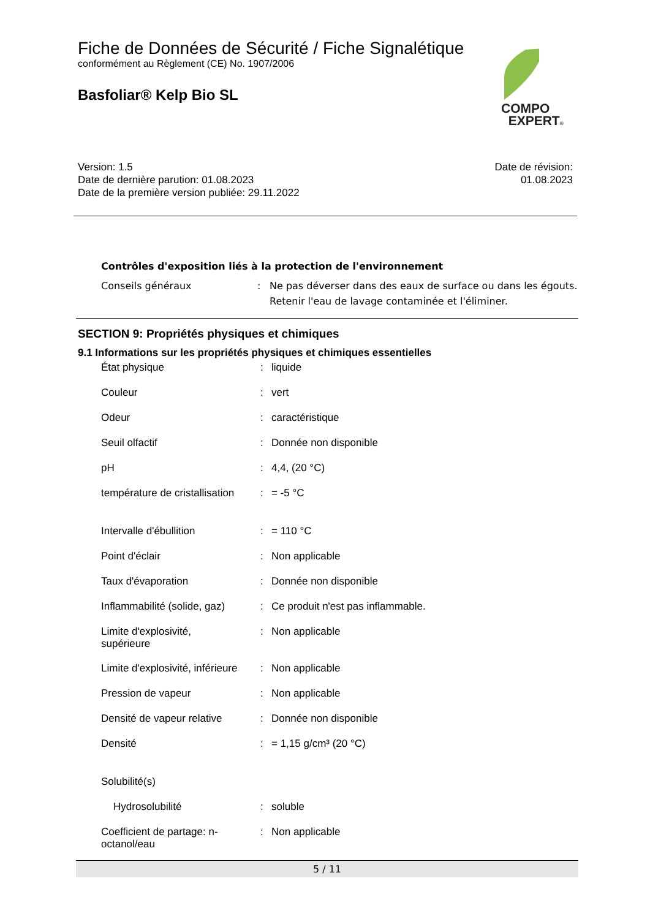Fiche de Données de Sécurité / Fiche Signalétique
conformément au Règlement (CE) No. 1907/2006
Basfoliar® Kelp Bio SL
COMPO
EXPERT®
Version: 1.5
Date de dernière parution: 01.08.2023
Date de la première version publiée: 29.11.2022
Date de révision:
01.08.2023
Contrôles d'exposition liés à la protection de l'environnement
| Conseils généraux | : | Ne pas déverser dans des eaux de surface ou dans les égouts. Retenir l'eau de lavage contaminée et l'éliminer. |
SECTION 9: Propriétés physiques et chimiques
9.1 Informations sur les propriétés physiques et chimiques essentielles
| État physique | : | liquide |
| Couleur | : | vert |
| Odeur | : | caractéristique |
| Seuil olfactif | : | Donnée non disponible |
| pH | : | 4,4, (20 °C) |
| température de cristallisation | : | = -5 °C |
| Intervalle d'ébullition | : | = 110 °C |
| Point d'éclair | : | Non applicable |
| Taux d'évaporation | : | Donnée non disponible |
| Inflammabilité (solide, gaz) | : | Ce produit n'est pas inflammable. |
| Limite d'explosivité, supérieure | : | Non applicable |
| Limite d'explosivité, inférieure | : | Non applicable |
| Pression de vapeur | : | Non applicable |
| Densité de vapeur relative | : | Donnée non disponible |
| Densité | : | = 1,15 g/cm³ (20 °C) |
| Solubilité(s) | | |
| Hydrosolubilité | : | soluble |
| Coefficient de partage: n- octanol/eau | : | Non applicable |
5 / 11